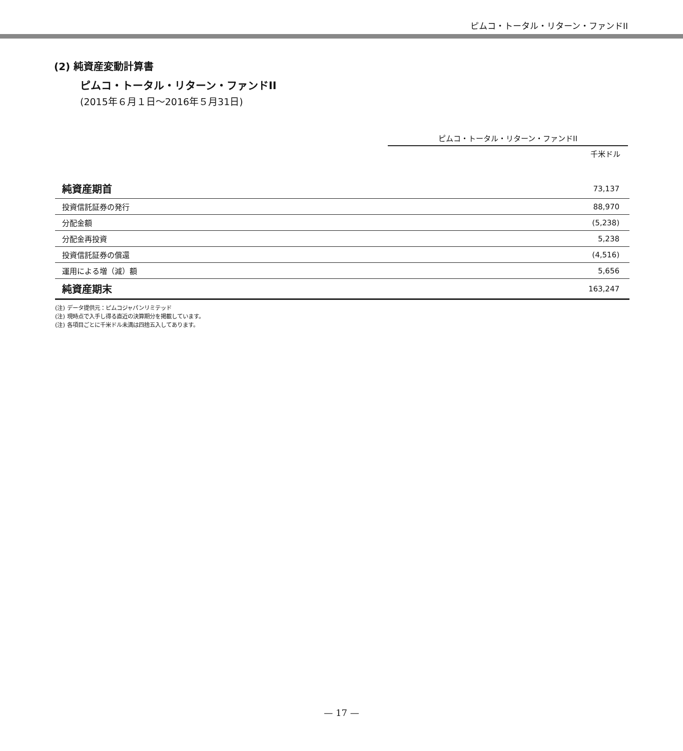ピムコ・トータル・リターン・ファンドII
(2) 純資産変動計算書
ピムコ・トータル・リターン・ファンドII
(2015年６月１日～2016年５月31日)
ピムコ・トータル・リターン・ファンドII
千米ドル
| 純資産期首 | 73,137 |
| 投資信託証券の発行 | 88,970 |
| 分配金額 | (5,238) |
| 分配金再投資 | 5,238 |
| 投資信託証券の償還 | (4,516) |
| 運用による増（減）額 | 5,656 |
| 純資産期末 | 163,247 |
(注) データ提供元：ピムコジャパンリミテッド
(注) 現時点で入手し得る直近の決算期分を掲載しています。
(注) 各項目ごとに千米ドル未満は四捨五入してあります。
— 17 —